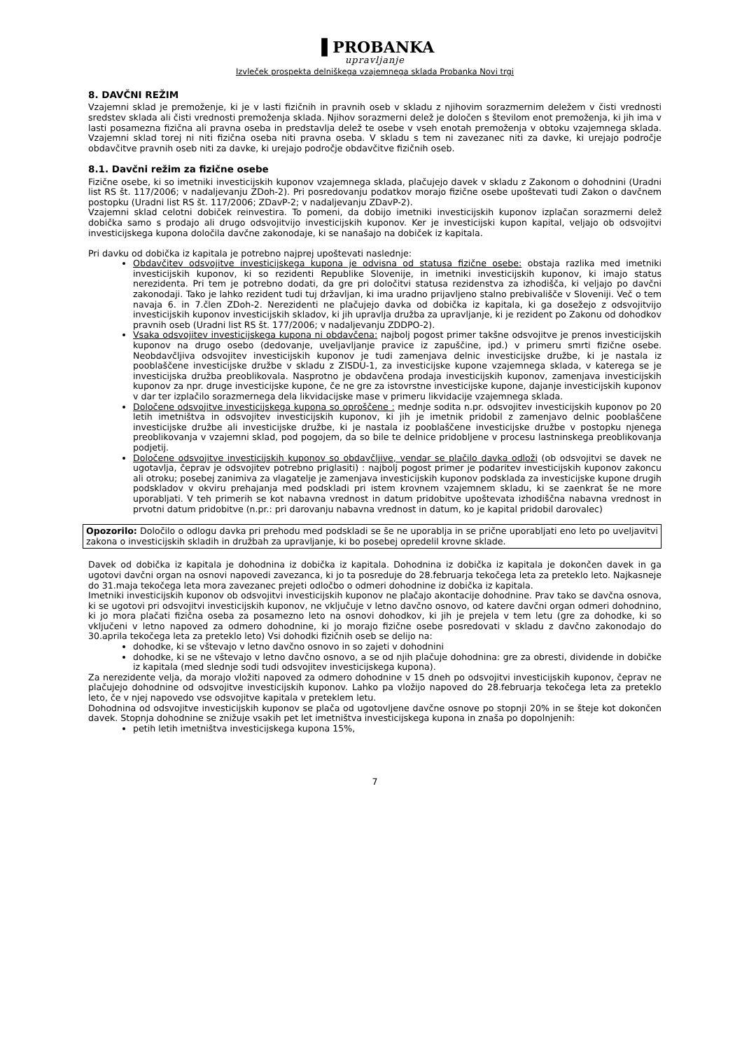▐ PROBANKA
upravljanje
Izvleček prospekta delniškega vzajemnega sklada Probanka Novi trgi
8. DAVČNI REŽIM
Vzajemni sklad je premoženje, ki je v lasti fizičnih in pravnih oseb v skladu z njihovim sorazmernim deležem v čisti vrednosti sredstev sklada ali čisti vrednosti premoženja sklada. Njihov sorazmerni delež je določen s številom enot premoženja, ki jih ima v lasti posamezna fizična ali pravna oseba in predstavlja delež te osebe v vseh enotah premoženja v obtoku vzajemnega sklada. Vzajemni sklad torej ni niti fizična oseba niti pravna oseba. V skladu s tem ni zavezanec niti za davke, ki urejajo področje obdavčitve pravnih oseb niti za davke, ki urejajo področje obdavčitve fizičnih oseb.
8.1. Davčni režim za fizične osebe
Fizične osebe, ki so imetniki investicijskih kuponov vzajemnega sklada, plačujejo davek v skladu z Zakonom o dohodnini (Uradni list RS št. 117/2006; v nadaljevanju ZDoh-2). Pri posredovanju podatkov morajo fizične osebe upoštevati tudi Zakon o davčnem postopku (Uradni list RS št. 117/2006; ZDavP-2; v nadaljevanju ZDavP-2).
Vzajemni sklad celotni dobiček reinvestira. To pomeni, da dobijo imetniki investicijskih kuponov izplačan sorazmerni delež dobička samo s prodajo ali drugo odsvojitvijo investicijskih kuponov. Ker je investicijski kupon kapital, veljajo ob odsvojitvi investicijskega kupona določila davčne zakonodaje, ki se nanašajo na dobiček iz kapitala.
Pri davku od dobička iz kapitala je potrebno najprej upoštevati naslednje:
Obdavčitev odsvojitve investicijskega kupona je odvisna od statusa fizične osebe: obstaja razlika med imetniki investicijskih kuponov, ki so rezidenti Republike Slovenije, in imetniki investicijskih kuponov, ki imajo status nerezidenta. Pri tem je potrebno dodati, da gre pri določitvi statusa rezidenstva za izhodišča, ki veljajo po davčni zakonodaji. Tako je lahko rezident tudi tuj državljan, ki ima uradno prijavljeno stalno prebivališče v Sloveniji. Več o tem navaja 6. in 7.člen ZDoh-2. Nerezidenti ne plačujejo davka od dobička iz kapitala, ki ga dosežejo z odsvojitvijo investicijskih kuponov investicijskih skladov, ki jih upravlja družba za upravljanje, ki je rezident po Zakonu od dohodkov pravnih oseb (Uradni list RS št. 177/2006; v nadaljevanju ZDDPO-2).
Vsaka odsvojitev investicijskega kupona ni obdavčena: najbolj pogost primer takšne odsvojitve je prenos investicijskih kuponov na drugo osebo (dedovanje, uveljavljanje pravice iz zapuščine, ipd.) v primeru smrti fizične osebe. Neobdavčljiva odsvojitev investicijskih kuponov je tudi zamenjava delnic investicijske družbe, ki je nastala iz pooblaščene investicijske družbe v skladu z ZISDU-1, za investicijske kupone vzajemnega sklada, v katerega se je investicijska družba preoblikovala. Nasprotno je obdavčena prodaja investicijskih kuponov, zamenjava investicijskih kuponov za npr. druge investicijske kupone, če ne gre za istovrstne investicijske kupone, dajanje investicijskih kuponov v dar ter izplačilo sorazmernega dela likvidacijske mase v primeru likvidacije vzajemnega sklada.
Določene odsvojitve investicijskega kupona so oproščene : mednje sodita n.pr. odsvojitev investicijskih kuponov po 20 letih imetništva in odsvojitev investicijskih kuponov, ki jih je imetnik pridobil z zamenjavo delnic pooblaščene investicijske družbe ali investicijske družbe, ki je nastala iz pooblaščene investicijske družbe v postopku njenega preoblikovanja v vzajemni sklad, pod pogojem, da so bile te delnice pridobljene v procesu lastninskega preoblikovanja podjetij.
Določene odsvojitve investicijskih kuponov so obdavčljive, vendar se plačilo davka odloži (ob odsvojitvi se davek ne ugotavlja, čeprav je odsvojitev potrebno priglasiti) : najbolj pogost primer je podaritev investicijskih kuponov zakoncu ali otroku; posebej zanimiva za vlagatelje je zamenjava investicijskih kuponov podsklada za investicijske kupone drugih podskladov v okviru prehajanja med podskladi pri istem krovnem vzajemnem skladu, ki se zaenkrat še ne more uporabljati. V teh primerih se kot nabavna vrednost in datum pridobitve upoštevata izhodiščna nabavna vrednost in prvotni datum pridobitve (n.pr.: pri darovanju nabavna vrednost in datum, ko je kapital pridobil darovalec)
Opozorilo: Določilo o odlogu davka pri prehodu med podskladi se še ne uporablja in se prične uporabljati eno leto po uveljavitvi zakona o investicijskih skladih in družbah za upravljanje, ki bo posebej opredelil krovne sklade.
Davek od dobička iz kapitala je dohodnina iz dobička iz kapitala. Dohodnina iz dobička iz kapitala je dokončen davek in ga ugotovi davčni organ na osnovi napovedi zavezanca, ki jo ta posreduje do 28.februarja tekočega leta za preteklo leto. Najkasneje do 31.maja tekočega leta mora zavezanec prejeti odločbo o odmeri dohodnine iz dobička iz kapitala.
Imetniki investicijskih kuponov ob odsvojitvi investicijskih kuponov ne plačajo akontacije dohodnine. Prav tako se davčna osnova, ki se ugotovi pri odsvojitvi investicijskih kuponov, ne vključuje v letno davčno osnovo, od katere davčni organ odmeri dohodnino, ki jo mora plačati fizična oseba za posamezno leto na osnovi dohodkov, ki jih je prejela v tem letu (gre za dohodke, ki so vključeni v letno napoved za odmero dohodnine, ki jo morajo fizične osebe posredovati v skladu z davčno zakonodajo do 30.aprila tekočega leta za preteklo leto) Vsi dohodki fizičnih oseb se delijo na:
dohodke, ki se vštevajo v letno davčno osnovo in so zajeti v dohodnini
dohodke, ki se ne vštevajo v letno davčno osnovo, a se od njih plačuje dohodnina: gre za obresti, dividende in dobičke iz kapitala (med slednje sodi tudi odsvojitev investicijskega kupona).
Za nerezidente velja, da morajo vložiti napoved za odmero dohodnine v 15 dneh po odsvojitvi investicijskih kuponov, čeprav ne plačujejo dohodnine od odsvojitve investicijskih kuponov. Lahko pa vložijo napoved do 28.februarja tekočega leta za preteklo leto, če v njej napovedo vse odsvojitve kapitala v preteklem letu.
Dohodnina od odsvojitve investicijskih kuponov se plača od ugotovljene davčne osnove po stopnji 20% in se šteje kot dokončen davek. Stopnja dohodnine se znižuje vsakih pet let imetništva investicijskega kupona in znaša po dopolnjenih:
petih letih imetništva investicijskega kupona 15%,
7